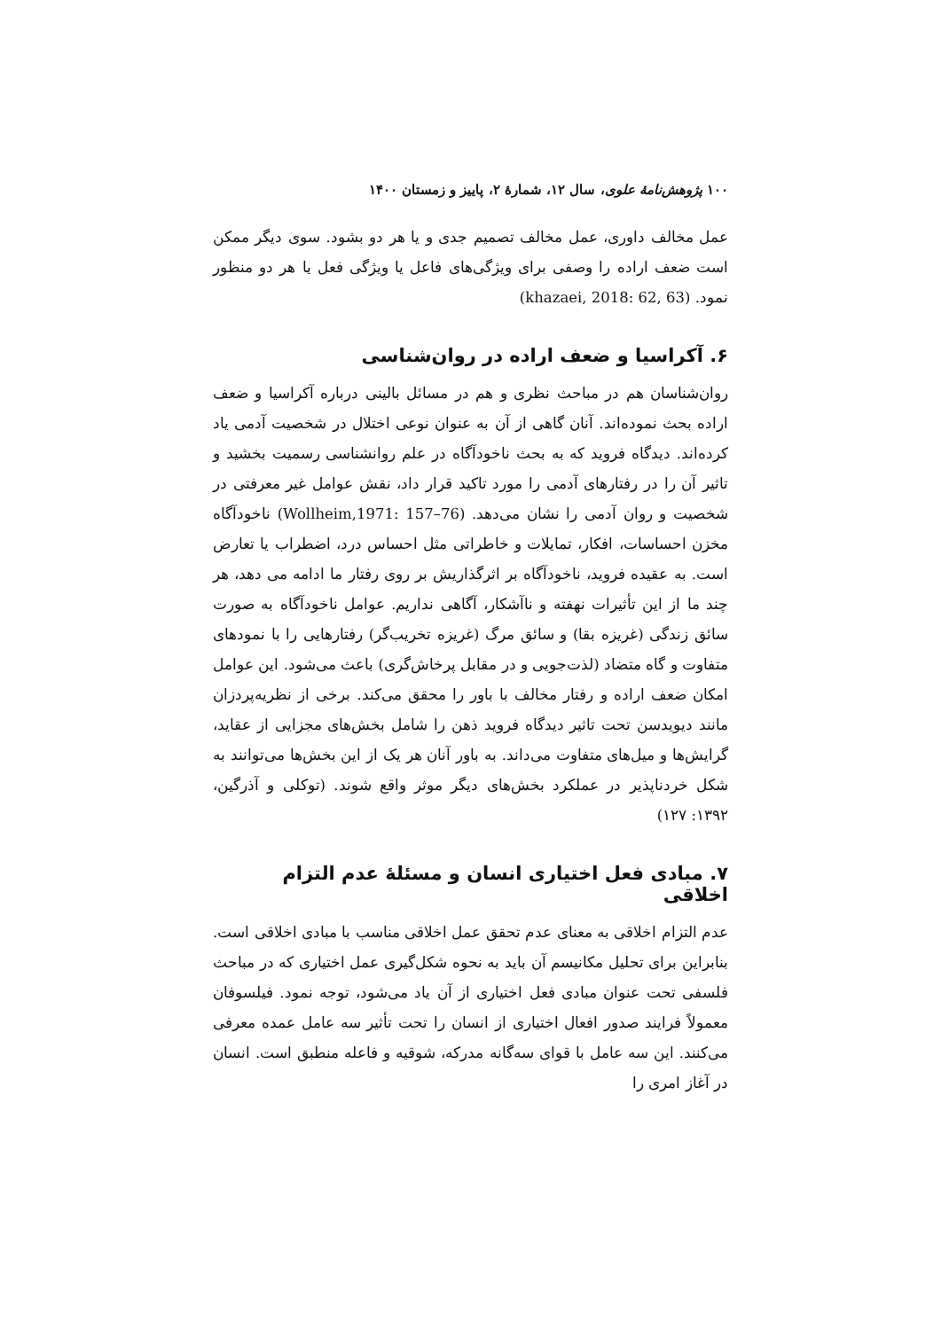۱۰۰ پژوهش‌نامهٔ علوی، سال ۱۲، شمارهٔ ۲، پاییز و زمستان ۱۴۰۰
عمل مخالف داوری، عمل مخالف تصمیم جدی و یا هر دو بشود. سوی دیگر ممکن است ضعف اراده را وصفی برای ویژگی‌های فاعل یا ویژگی فعل یا هر دو منظور نمود. (khazaei, 2018: 62, 63)
۶. آکراسیا و ضعف اراده در روان‌شناسی
روان‌شناسان هم در مباحث نظری و هم در مسائل بالینی درباره آکراسیا و ضعف اراده بحث نموده‌اند. آنان گاهی از آن به عنوان نوعی اختلال در شخصیت آدمی یاد کرده‌اند. دیدگاه فروید که به بحث ناخودآگاه در علم روانشناسی رسمیت بخشید و تاثیر آن را در رفتارهای آدمی را مورد تاکید قرار داد، نقش عوامل غیر معرفتی در شخصیت و روان آدمی را نشان می‌دهد. (Wollheim,1971: 157–76) ناخودآگاه مخزن احساسات، افکار، تمایلات و خاطراتی مثل احساس درد، اضطراب یا تعارض است. به عقیده فروید، ناخودآگاه بر اثرگذاریش بر روی رفتار ما ادامه می دهد، هر چند ما از این تأثیرات نهفته و ناآشکار، آگاهی نداریم. عوامل ناخودآگاه به صورت سائق زندگی (غریزه بقا) و سائق مرگ (غریزه تخریب‌گر) رفتارهایی را با نمودهای متفاوت و گاه متضاد (لذت‌جویی و در مقابل پرخاش‌گری) باعث می‌شود. این عوامل امکان ضعف اراده و رفتار مخالف با باور را محقق می‌کند. برخی از نظریه‌پردزان مانند دیویدسن تحت تاثیر دیدگاه فروید ذهن را شامل بخش‌های مجزایی از عقاید، گرایش‌ها و میل‌های متفاوت می‌داند. به باور آنان هر یک از این بخش‌ها می‌توانند به شکل خردناپذیر در عملکرد بخش‌های دیگر موثر واقع شوند. (توکلی و آذرگین، ۱۳۹۲: ۱۲۷)
۷. مبادی فعل اختیاری انسان و مسئلهٔ عدم التزام اخلاقی
عدم التزام اخلاقی به معنای عدم تحقق عمل اخلاقی مناسب با مبادی اخلاقی است. بنابراین برای تحلیل مکانیسم آن باید به نحوه شکل‌گیری عمل اختیاری که در مباحث فلسفی تحت عنوان مبادی فعل اختیاری از آن یاد می‌شود، توجه نمود. فیلسوفان معمولاً فرایند صدور افعال اختیاری از انسان را تحت تأثیر سه عامل عمده معرفی می‌کنند. این سه عامل با قوای سه‌گانه مدرکه، شوقیه و فاعله منطبق است. انسان در آغاز امری را